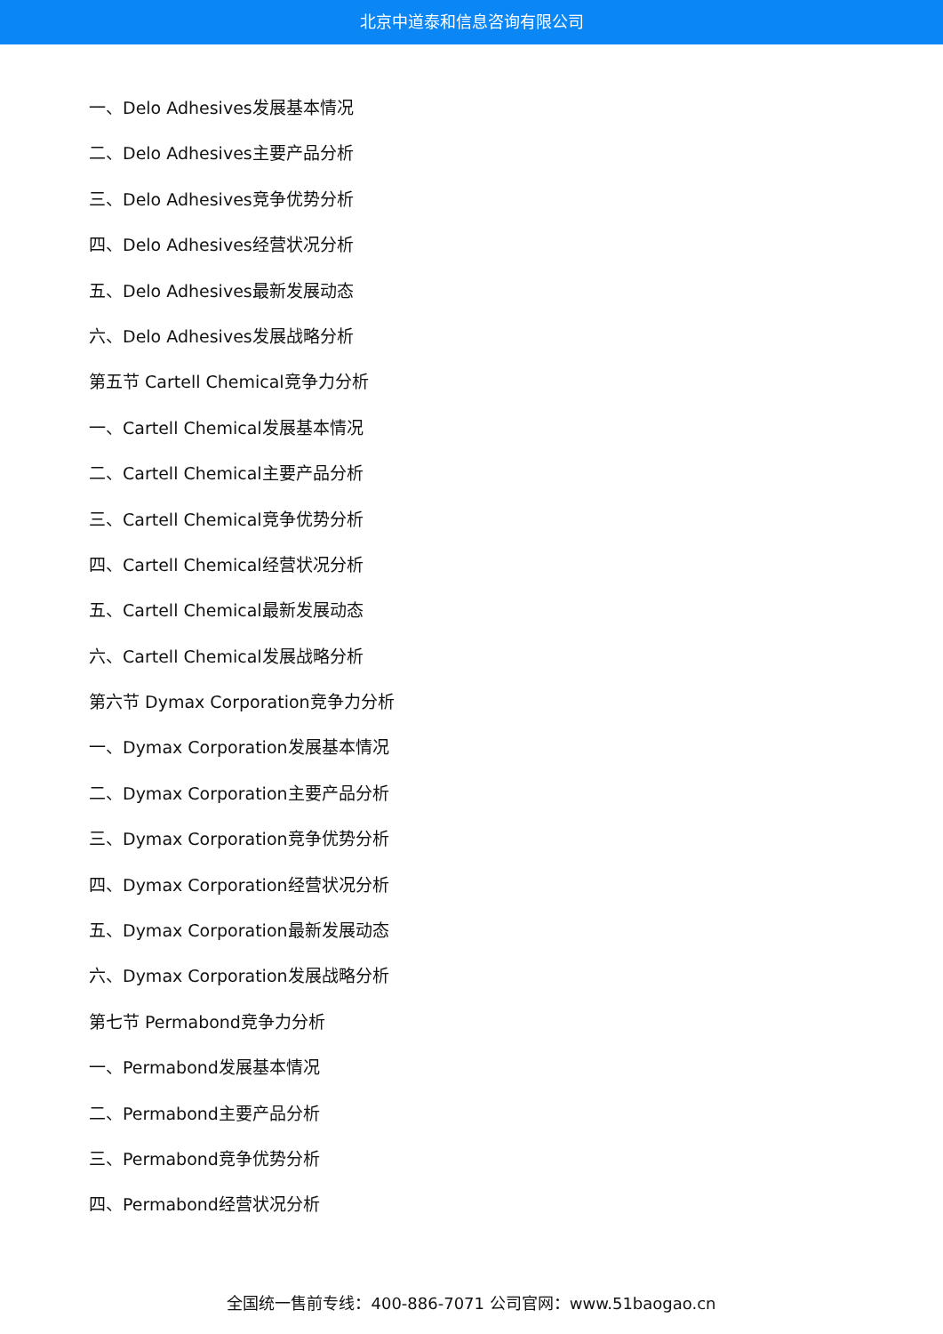北京中道泰和信息咨询有限公司
一、Delo Adhesives发展基本情况
二、Delo Adhesives主要产品分析
三、Delo Adhesives竞争优势分析
四、Delo Adhesives经营状况分析
五、Delo Adhesives最新发展动态
六、Delo Adhesives发展战略分析
第五节 Cartell Chemical竞争力分析
一、Cartell Chemical发展基本情况
二、Cartell Chemical主要产品分析
三、Cartell Chemical竞争优势分析
四、Cartell Chemical经营状况分析
五、Cartell Chemical最新发展动态
六、Cartell Chemical发展战略分析
第六节 Dymax Corporation竞争力分析
一、Dymax Corporation发展基本情况
二、Dymax Corporation主要产品分析
三、Dymax Corporation竞争优势分析
四、Dymax Corporation经营状况分析
五、Dymax Corporation最新发展动态
六、Dymax Corporation发展战略分析
第七节 Permabond竞争力分析
一、Permabond发展基本情况
二、Permabond主要产品分析
三、Permabond竞争优势分析
四、Permabond经营状况分析
全国统一售前专线：400-886-7071 公司官网：www.51baogao.cn